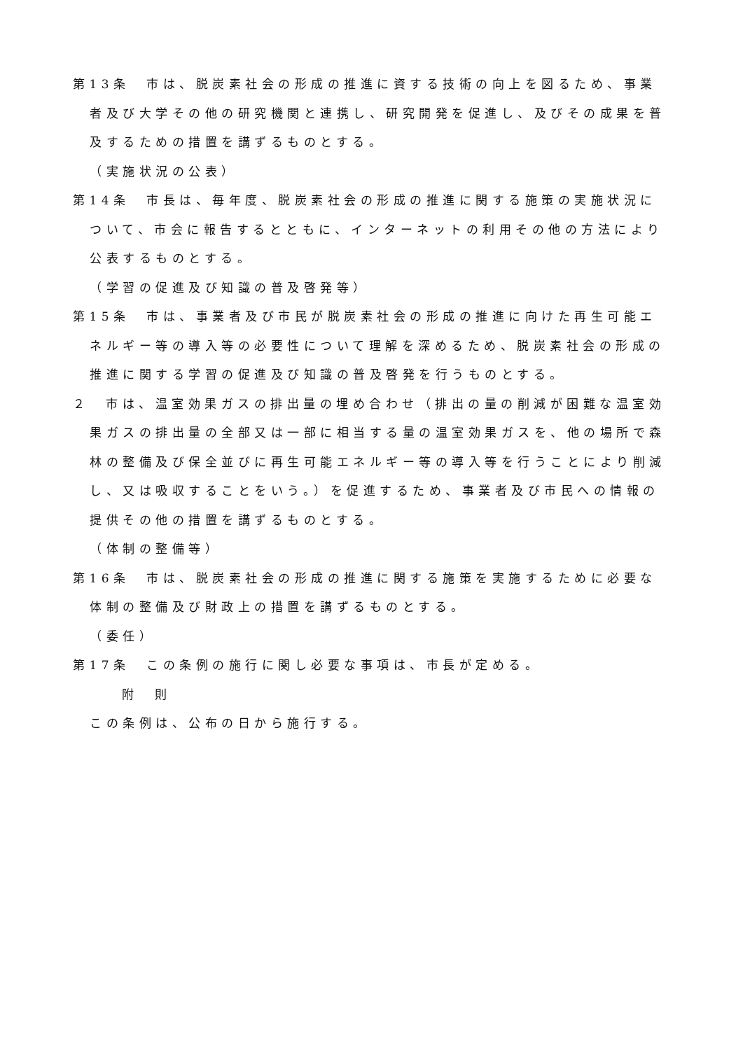第13条　市は、脱炭素社会の形成の推進に資する技術の向上を図るため、事業者及び大学その他の研究機関と連携し、研究開発を促進し、及びその成果を普及するための措置を講ずるものとする。
（実施状況の公表）
第14条　市長は、毎年度、脱炭素社会の形成の推進に関する施策の実施状況について、市会に報告するとともに、インターネットの利用その他の方法により公表するものとする。
（学習の促進及び知識の普及啓発等）
第15条　市は、事業者及び市民が脱炭素社会の形成の推進に向けた再生可能エネルギー等の導入等の必要性について理解を深めるため、脱炭素社会の形成の推進に関する学習の促進及び知識の普及啓発を行うものとする。
２　市は、温室効果ガスの排出量の埋め合わせ（排出の量の削減が困難な温室効果ガスの排出量の全部又は一部に相当する量の温室効果ガスを、他の場所で森林の整備及び保全並びに再生可能エネルギー等の導入等を行うことにより削減し、又は吸収することをいう。）を促進するため、事業者及び市民への情報の提供その他の措置を講ずるものとする。
（体制の整備等）
第16条　市は、脱炭素社会の形成の推進に関する施策を実施するために必要な体制の整備及び財政上の措置を講ずるものとする。
（委任）
第17条　この条例の施行に関し必要な事項は、市長が定める。
附　則
この条例は、公布の日から施行する。